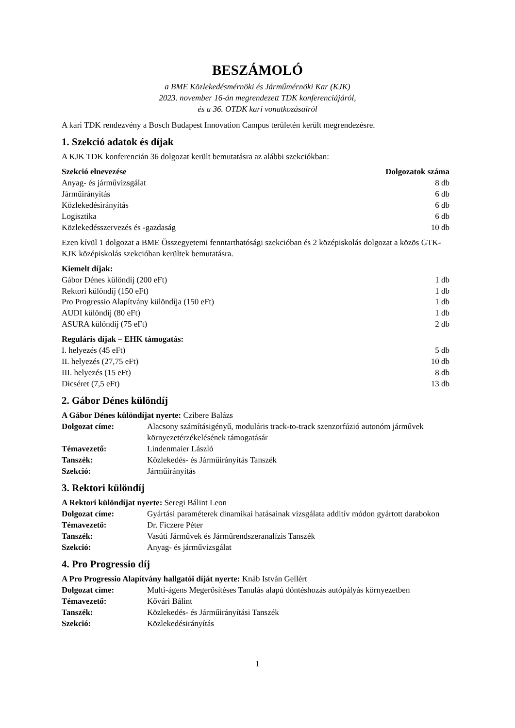BESZÁMOLÓ
a BME Közlekedésmérnöki és Járműmérnöki Kar (KJK)
2023. november 16-án megrendezett TDK konferenciájáról,
és a 36. OTDK kari vonatkozásairól
A kari TDK rendezvény a Bosch Budapest Innovation Campus területén került megrendezésre.
1. Szekció adatok és díjak
A KJK TDK konferencián 36 dolgozat került bemutatásra az alábbi szekciókban:
| Szekció elnevezése | Dolgozatok száma |
| --- | --- |
| Anyag- és járművizsgálat | 8 db |
| Járműirányítás | 6 db |
| Közlekedésirányítás | 6 db |
| Logisztika | 6 db |
| Közlekedésszervezés és -gazdaság | 10 db |
Ezen kívül 1 dolgozat a BME Összegyetemi fenntarthatósági szekcióban és 2 középiskolás dolgozat a közös GTK-KJK középiskolás szekcióban kerültek bemutatásra.
| Kiemelt díjak: | |
| --- | --- |
| Gábor Dénes különdíj (200 eFt) | 1 db |
| Rektori különdíj (150 eFt) | 1 db |
| Pro Progressio Alapítvány különdíja (150 eFt) | 1 db |
| AUDI különdíj (80 eFt) | 1 db |
| ASURA különdíj (75 eFt) | 2 db |
| Reguláris díjak – EHK támogatás: | |
| --- | --- |
| I. helyezés (45 eFt) | 5 db |
| II. helyezés (27,75 eFt) | 10 db |
| III. helyezés (15 eFt) | 8 db |
| Dicséret (7,5 eFt) | 13 db |
2. Gábor Dénes különdíj
A Gábor Dénes különdíjat nyerte: Czibere Balázs
| Dolgozat címe: | Alacsony számításigényű, moduláris track-to-track szenzorfúzió autonóm járművek környezetérzékelésének támogatásár |
| Témavezető: | Lindenmaier László |
| Tanszék: | Közlekedés- és Járműirányítás Tanszék |
| Szekció: | Járműirányítás |
3. Rektori különdíj
A Rektori különdíjat nyerte: Seregi Bálint Leon
| Dolgozat címe: | Gyártási paraméterek dinamikai hatásainak vizsgálata additív módon gyártott darabokon |
| Témavezető: | Dr. Ficzere Péter |
| Tanszék: | Vasúti Járművek és Járműrendszeranalízis Tanszék |
| Szekció: | Anyag- és járművizsgálat |
4. Pro Progressio díj
A Pro Progressio Alapítvány hallgatói díját nyerte: Knáb István Gellért
| Dolgozat címe: | Multi-ágens Megerősítéses Tanulás alapú döntéshozás autópályás környezetben |
| Témavezető: | Kővári Bálint |
| Tanszék: | Közlekedés- és Járműirányítási Tanszék |
| Szekció: | Közlekedésirányítás |
1